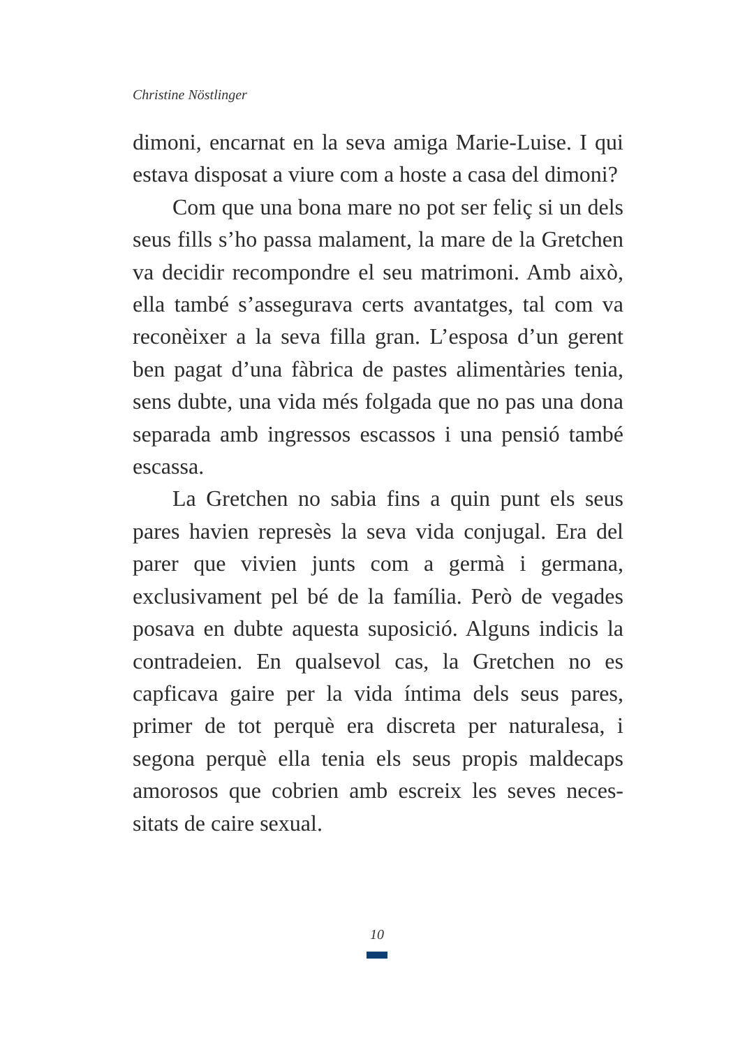Christine Nöstlinger
dimoni, encarnat en la seva amiga Marie-Luise. I qui estava disposat a viure com a hoste a casa del dimoni?
Com que una bona mare no pot ser feliç si un dels seus fills s’ho passa malament, la mare de la Gretchen va decidir recompondre el seu matri­moni. Amb això, ella també s’assegurava certs avantatges, tal com va reconèixer a la seva filla gran. L’esposa d’un gerent ben pagat d’una fàbrica de pastes alimentàries tenia, sens dubte, una vida més folgada que no pas una dona separada amb ingressos escassos i una pensió també escassa.
La Gretchen no sabia fins a quin punt els seus pares havien represès la seva vida conjugal. Era del parer que vivien junts com a germà i germana, exclusivament pel bé de la família. Però de vegades posava en dubte aquesta suposició. Alguns indicis la contradeien. En qualsevol cas, la Gretchen no es capficava gaire per la vida íntima dels seus pares, primer de tot perquè era discreta per naturalesa, i segona perquè ella tenia els seus propis maldecaps amorosos que cobrien amb escreix les seves neces­sitats de caire sexual.
10